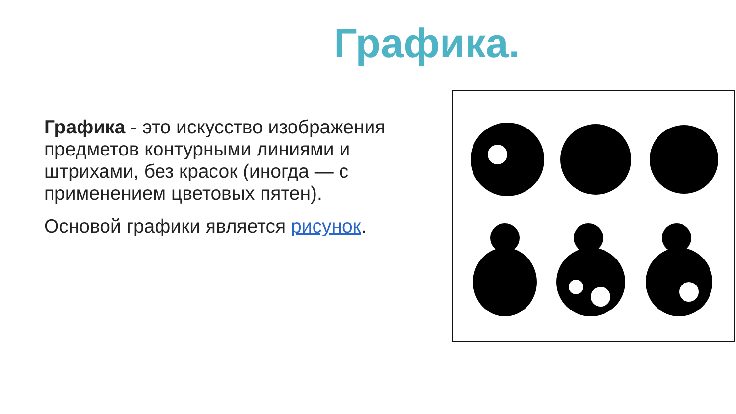Графика.
Графика - это искусство изображения предметов контурными линиями и штрихами, без красок (иногда — с применением цветовых пятен).
Основой графики является рисунок.